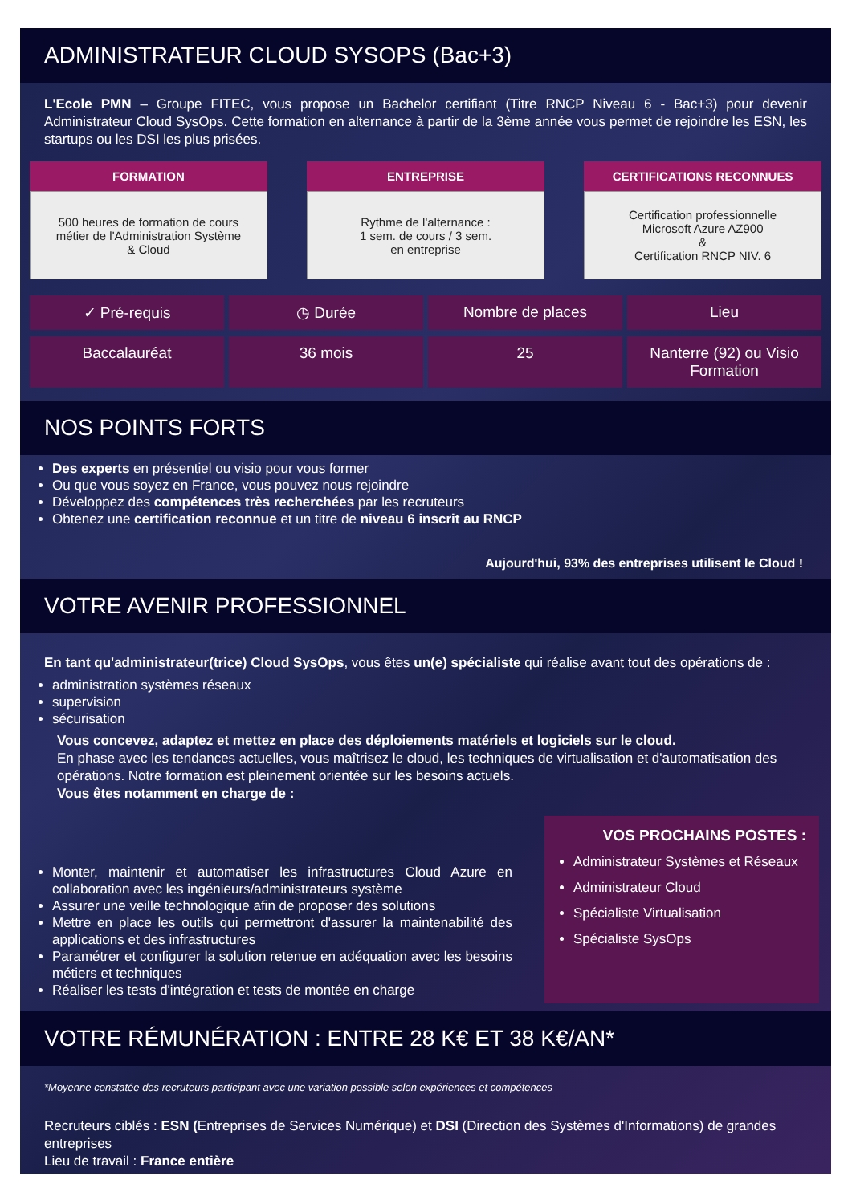ADMINISTRATEUR CLOUD SYSOPS (Bac+3)
L'Ecole PMN – Groupe FITEC, vous propose un Bachelor certifiant (Titre RNCP Niveau 6 - Bac+3) pour devenir Administrateur Cloud SysOps. Cette formation en alternance à partir de la 3ème année vous permet de rejoindre les ESN, les startups ou les DSI les plus prisées.
FORMATION
500 heures de formation de cours
métier de l'Administration Système
& Cloud
ENTREPRISE
Rythme de l'alternance :
1 sem. de cours / 3 sem.
en entreprise
CERTIFICATIONS RECONNUES
Certification professionnelle
Microsoft Azure AZ900
&
Certification RNCP NIV. 6
✓ Pré-requis ◷ Durée Nombre de places Lieu
Baccalauréat 36 mois 25 Nanterre (92) ou Visio Formation
NOS POINTS FORTS
Des experts en présentiel ou visio pour vous former
Ou que vous soyez en France, vous pouvez nous rejoindre
Développez des compétences très recherchées par les recruteurs
Obtenez une certification reconnue et un titre de niveau 6 inscrit au RNCP
Aujourd'hui, 93% des entreprises utilisent le Cloud !
VOTRE AVENIR PROFESSIONNEL
En tant qu'administrateur(trice) Cloud SysOps, vous êtes un(e) spécialiste qui réalise avant tout des opérations de :
administration systèmes réseaux
supervision
sécurisation
Vous concevez, adaptez et mettez en place des déploiements matériels et logiciels sur le cloud.
En phase avec les tendances actuelles, vous maîtrisez le cloud, les techniques de virtualisation et d'automatisation des opérations. Notre formation est pleinement orientée sur les besoins actuels.
Vous êtes notamment en charge de :
Monter, maintenir et automatiser les infrastructures Cloud Azure en collaboration avec les ingénieurs/administrateurs système
Assurer une veille technologique afin de proposer des solutions
Mettre en place les outils qui permettront d'assurer la maintenabilité des applications et des infrastructures
Paramétrer et configurer la solution retenue en adéquation avec les besoins métiers et techniques
Réaliser les tests d'intégration et tests de montée en charge
VOS PROCHAINS POSTES :
Administrateur Systèmes et Réseaux
Administrateur Cloud
Spécialiste Virtualisation
Spécialiste SysOps
VOTRE RÉMUNÉRATION : ENTRE 28 K€ ET 38 K€/AN*
*Moyenne constatée des recruteurs participant avec une variation possible selon expériences et compétences
Recruteurs ciblés : ESN (Entreprises de Services Numérique) et DSI (Direction des Systèmes d'Informations) de grandes entreprises
Lieu de travail : France entière